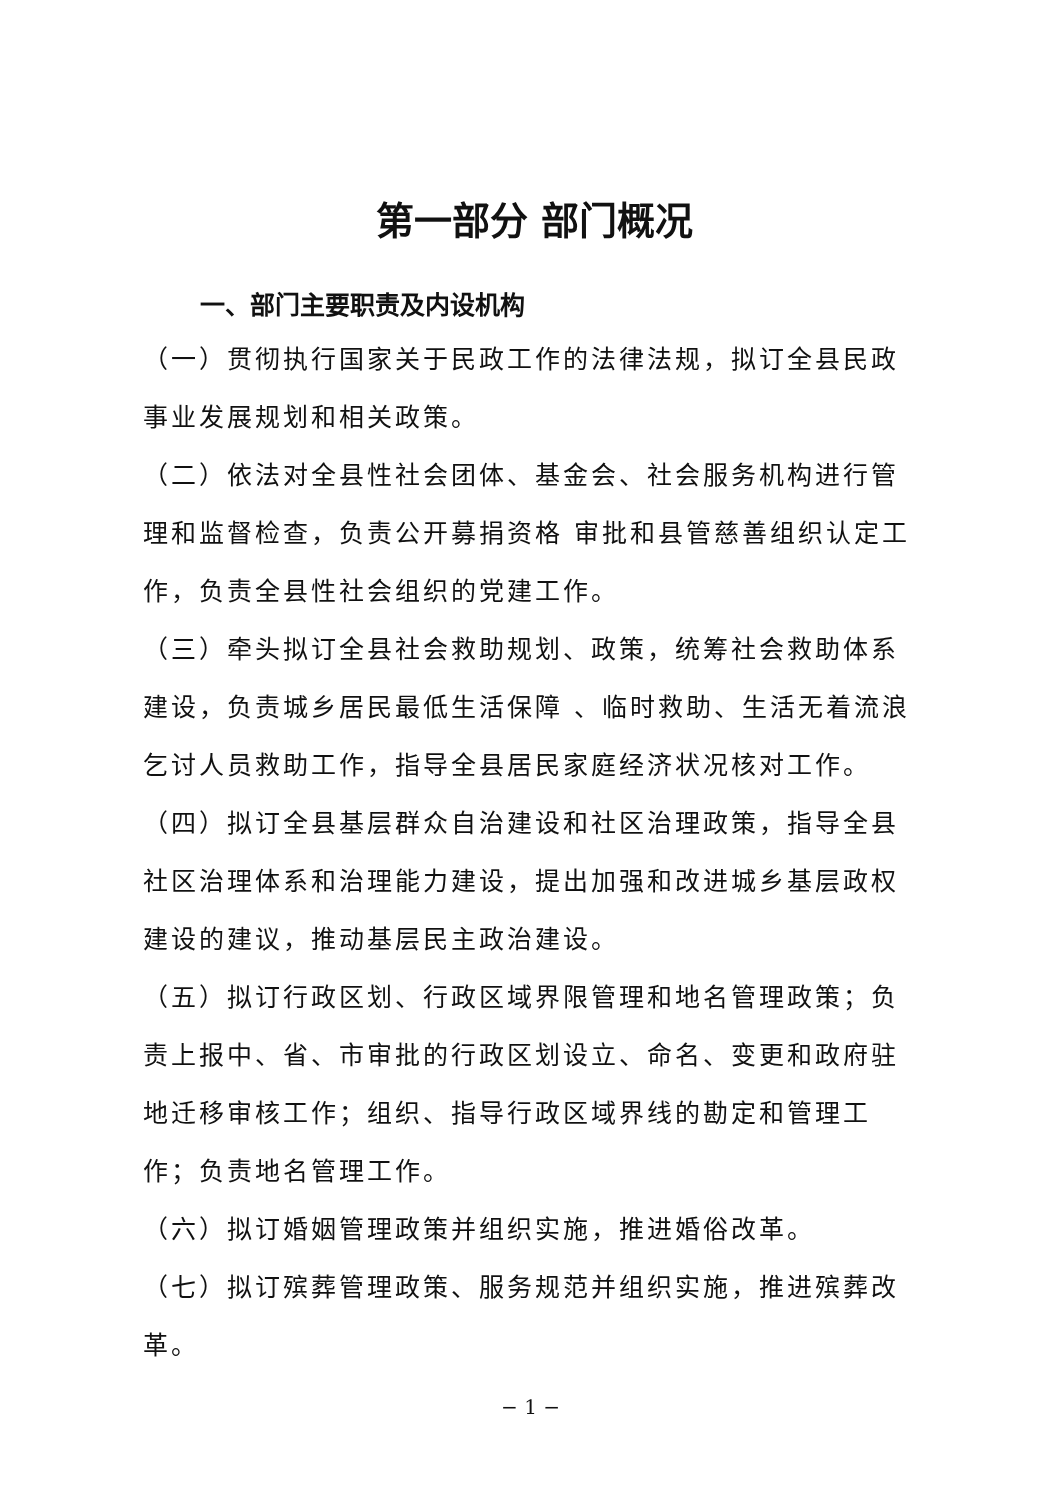第一部分 部门概况
一、部门主要职责及内设机构
（一）贯彻执行国家关于民政工作的法律法规，拟订全县民政事业发展规划和相关政策。
（二）依法对全县性社会团体、基金会、社会服务机构进行管理和监督检查，负责公开募捐资格 审批和县管慈善组织认定工作，负责全县性社会组织的党建工作。
（三）牵头拟订全县社会救助规划、政策，统筹社会救助体系建设，负责城乡居民最低生活保障 、临时救助、生活无着流浪乞讨人员救助工作，指导全县居民家庭经济状况核对工作。
（四）拟订全县基层群众自治建设和社区治理政策，指导全县社区治理体系和治理能力建设，提出加强和改进城乡基层政权建设的建议，推动基层民主政治建设。
（五）拟订行政区划、行政区域界限管理和地名管理政策；负责上报中、省、市审批的行政区划设立、命名、变更和政府驻地迁移审核工作；组织、指导行政区域界线的勘定和管理工作；负责地名管理工作。
（六）拟订婚姻管理政策并组织实施，推进婚俗改革。
（七）拟订殡葬管理政策、服务规范并组织实施，推进殡葬改革。
− 1 −